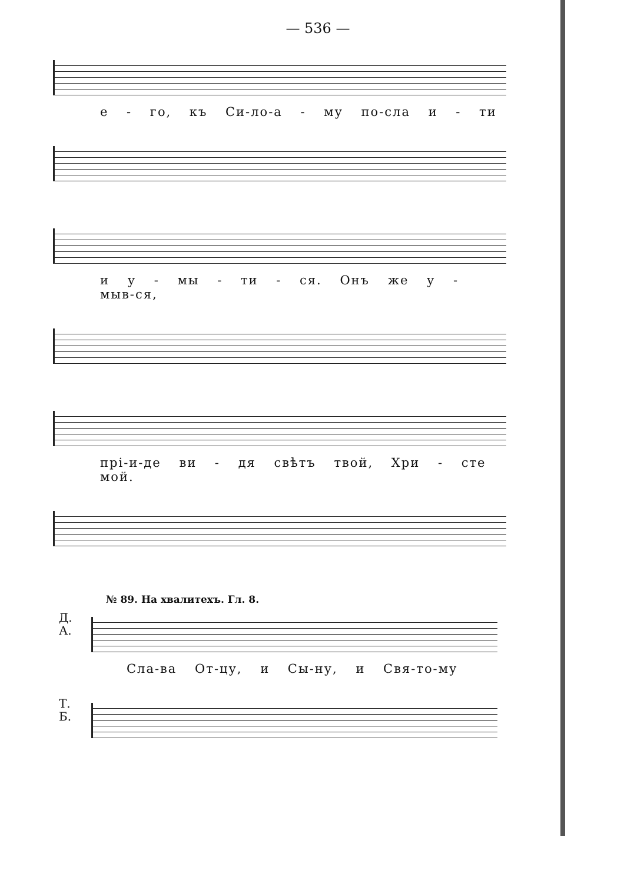— 536 —
е - го, къ Си-ло-а - му по-сла и - ти
и у - мы - ти - ся. Онъ же у - мыв-ся,
прі-и-де ви - дя свѣтъ твой, Хри - сте мой.
№ 89. На хвалитехъ. Гл. 8.
Д.
А.
Сла-ва От-цу, и Сы-ну, и Свя-то-му
Т.
Б.